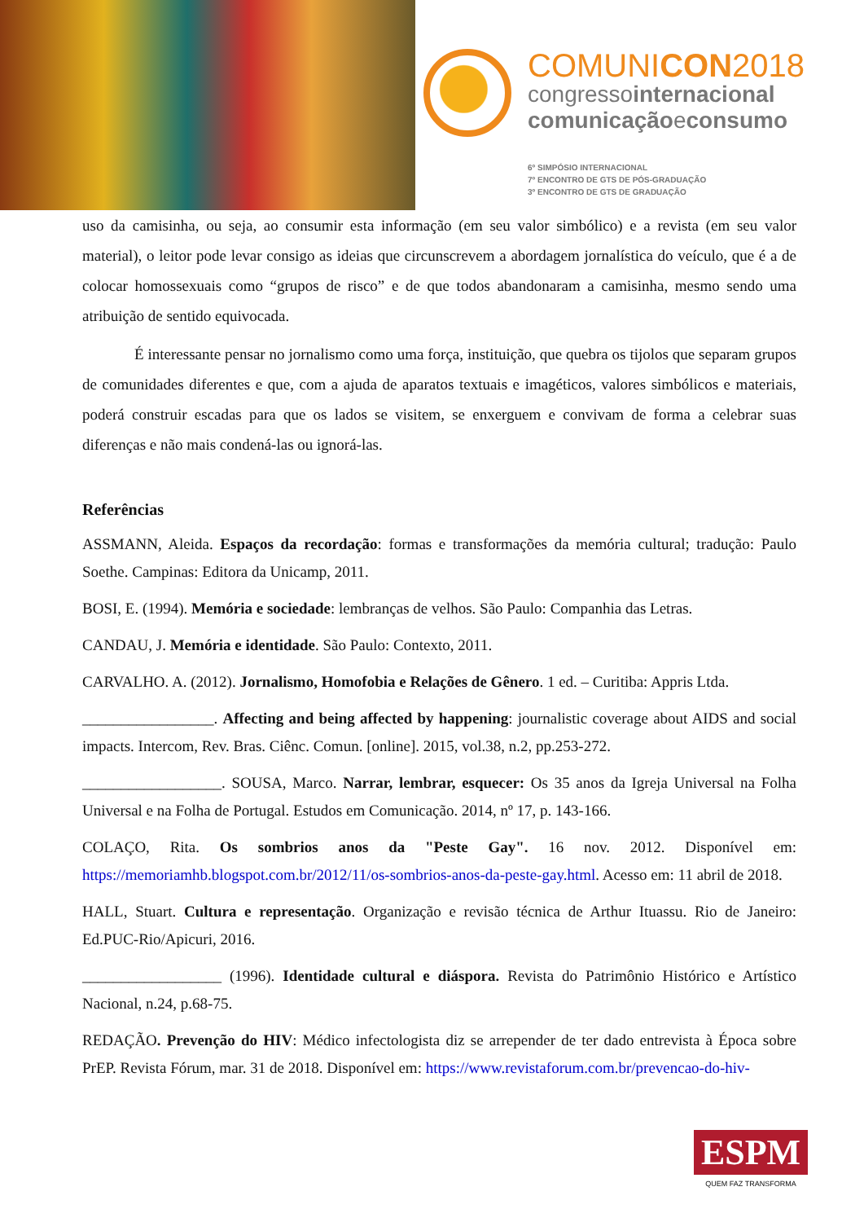COMUNICON2018
congressointernacional
comunicaçãoeconsumo
6º SIMPÓSIO INTERNACIONAL
7º ENCONTRO DE GTS DE PÓS-GRADUAÇÃO
3º ENCONTRO DE GTS DE GRADUAÇÃO
uso da camisinha, ou seja, ao consumir esta informação (em seu valor simbólico) e a revista (em seu valor material), o leitor pode levar consigo as ideias que circunscrevem a abordagem jornalística do veículo, que é a de colocar homossexuais como “grupos de risco” e de que todos abandonaram a camisinha, mesmo sendo uma atribuição de sentido equivocada.
É interessante pensar no jornalismo como uma força, instituição, que quebra os tijolos que separam grupos de comunidades diferentes e que, com a ajuda de aparatos textuais e imagéticos, valores simbólicos e materiais, poderá construir escadas para que os lados se visitem, se enxerguem e convivam de forma a celebrar suas diferenças e não mais condená-las ou ignorá-las.
Referências
ASSMANN, Aleida. Espaços da recordação: formas e transformações da memória cultural; tradução: Paulo Soethe. Campinas: Editora da Unicamp, 2011.
BOSI, E. (1994). Memória e sociedade: lembranças de velhos. São Paulo: Companhia das Letras.
CANDAU, J. Memória e identidade. São Paulo: Contexto, 2011.
CARVALHO. A. (2012). Jornalismo, Homofobia e Relações de Gênero. 1 ed. – Curitiba: Appris Ltda.
_________________. Affecting and being affected by happening: journalistic coverage about AIDS and social impacts. Intercom, Rev. Bras. Ciênc. Comun. [online]. 2015, vol.38, n.2, pp.253-272.
__________________. SOUSA, Marco. Narrar, lembrar, esquecer: Os 35 anos da Igreja Universal na Folha Universal e na Folha de Portugal. Estudos em Comunicação. 2014, nº 17, p. 143-166.
COLAÇO, Rita. Os sombrios anos da "Peste Gay". 16 nov. 2012. Disponível em: https://memoriamhb.blogspot.com.br/2012/11/os-sombrios-anos-da-peste-gay.html. Acesso em: 11 abril de 2018.
HALL, Stuart. Cultura e representação. Organização e revisão técnica de Arthur Ituassu. Rio de Janeiro: Ed.PUC-Rio/Apicuri, 2016.
__________________ (1996). Identidade cultural e diáspora. Revista do Patrimônio Histórico e Artístico Nacional, n.24, p.68-75.
REDAÇÃO. Prevenção do HIV: Médico infectologista diz se arrepender de ter dado entrevista à Época sobre PrEP. Revista Fórum, mar. 31 de 2018. Disponível em: https://www.revistaforum.com.br/prevencao-do-hiv-
ESPM
QUEM FAZ TRANSFORMA